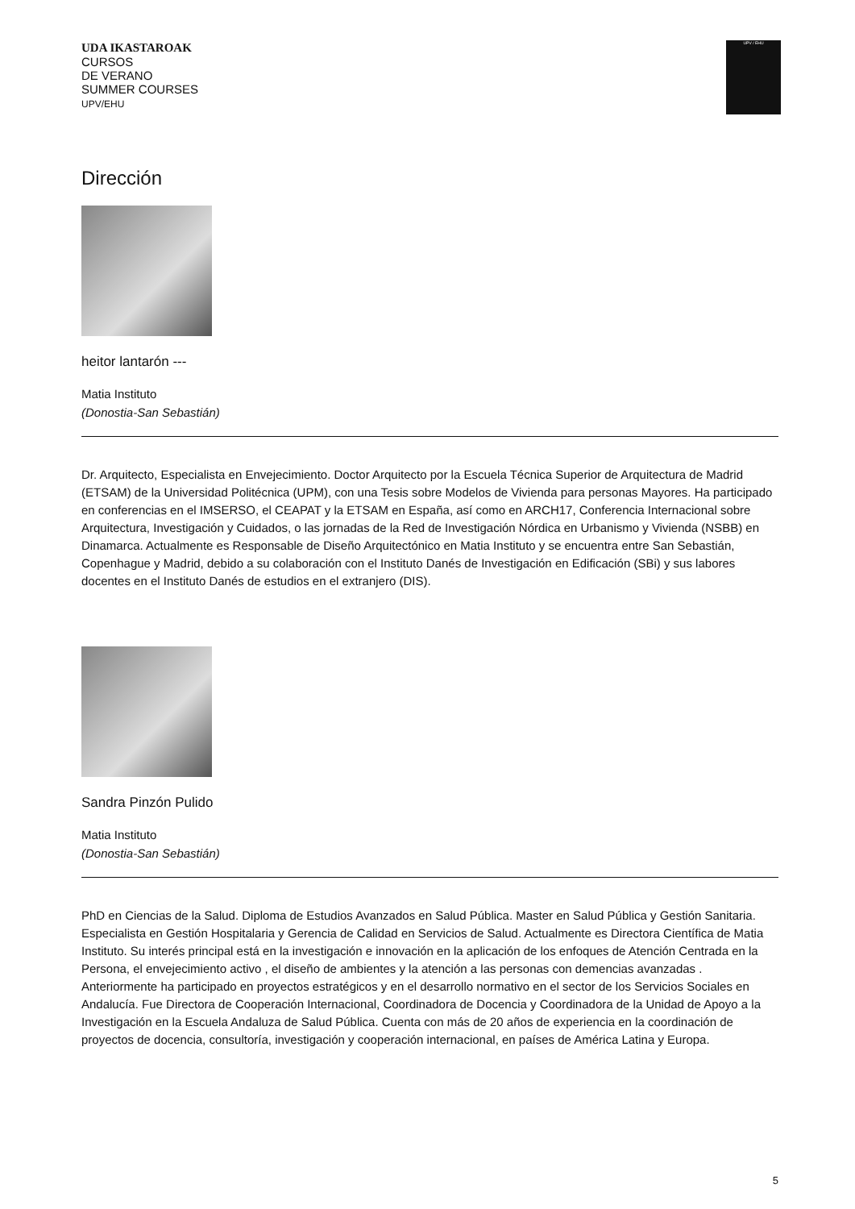UDA IKASTAROAK
CURSOS
DE VERANO
SUMMER COURSES
UPV/EHU
UPV / EHU
Dirección
heitor lantarón ---
Matia Instituto
(Donostia-San Sebastián)
Dr. Arquitecto, Especialista en Envejecimiento. Doctor Arquitecto por la Escuela Técnica Superior de Arquitectura de Madrid (ETSAM) de la Universidad Politécnica (UPM), con una Tesis sobre Modelos de Vivienda para personas Mayores. Ha participado en conferencias en el IMSERSO, el CEAPAT y la ETSAM en España, así como en ARCH17, Conferencia Internacional sobre Arquitectura, Investigación y Cuidados, o las jornadas de la Red de Investigación Nórdica en Urbanismo y Vivienda (NSBB) en Dinamarca. Actualmente es Responsable de Diseño Arquitectónico en Matia Instituto y se encuentra entre San Sebastián, Copenhague y Madrid, debido a su colaboración con el Instituto Danés de Investigación en Edificación (SBi) y sus labores docentes en el Instituto Danés de estudios en el extranjero (DIS).
Sandra Pinzón Pulido
Matia Instituto
(Donostia-San Sebastián)
PhD en Ciencias de la Salud. Diploma de Estudios Avanzados en Salud Pública. Master en Salud Pública y Gestión Sanitaria. Especialista en Gestión Hospitalaria y Gerencia de Calidad en Servicios de Salud. Actualmente es Directora Científica de Matia Instituto. Su interés principal está en la investigación e innovación en la aplicación de los enfoques de Atención Centrada en la Persona, el envejecimiento activo , el diseño de ambientes y la atención a las personas con demencias avanzadas . Anteriormente ha participado en proyectos estratégicos y en el desarrollo normativo en el sector de los Servicios Sociales en Andalucía. Fue Directora de Cooperación Internacional, Coordinadora de Docencia y Coordinadora de la Unidad de Apoyo a la Investigación en la Escuela Andaluza de Salud Pública. Cuenta con más de 20 años de experiencia en la coordinación de proyectos de docencia, consultoría, investigación y cooperación internacional, en países de América Latina y Europa.
5